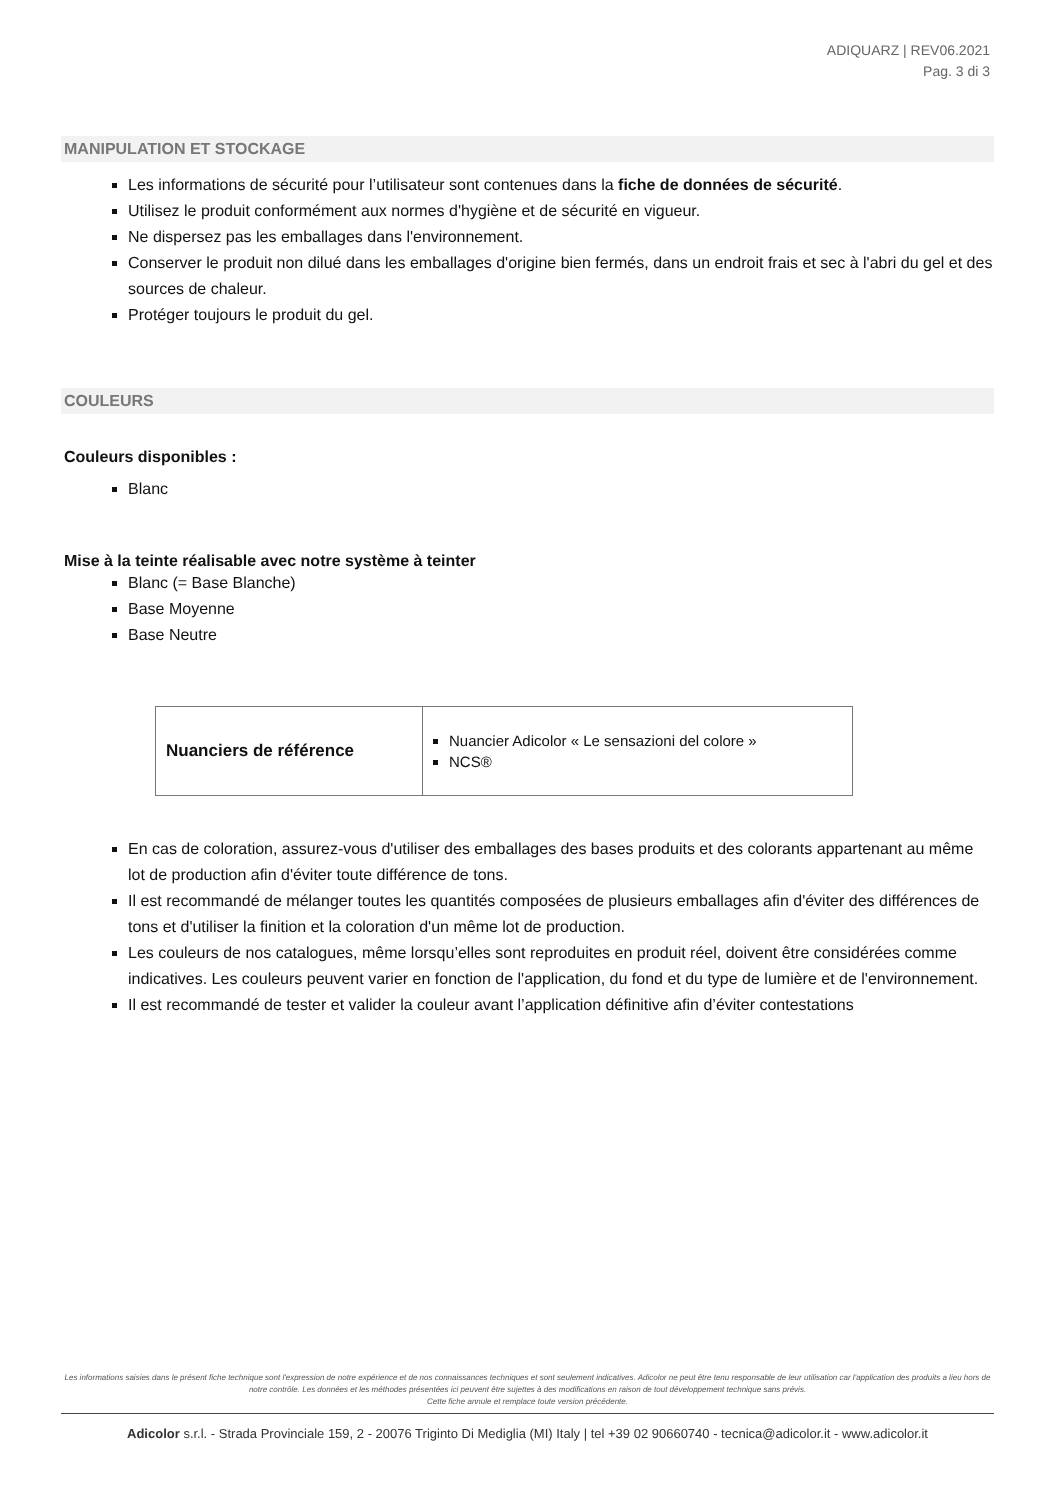ADIQUARZ | REV06.2021
Pag. 3 di 3
MANIPULATION ET STOCKAGE
Les informations de sécurité pour l’utilisateur sont contenues dans la fiche de données de sécurité.
Utilisez le produit conformément aux normes d'hygiène et de sécurité en vigueur.
Ne dispersez pas les emballages dans l'environnement.
Conserver le produit non dilué dans les emballages d'origine bien fermés, dans un endroit frais et sec à l'abri du gel et des sources de chaleur.
Protéger toujours le produit du gel.
COULEURS
Couleurs disponibles :
Blanc
Mise à la teinte réalisable avec notre système à teinter
Blanc (= Base Blanche)
Base Moyenne
Base Neutre
| Nuanciers de référence | Nuancier Adicolor « Le sensazioni del colore » NCS® |
En cas de coloration, assurez-vous d'utiliser des emballages des bases produits et des colorants appartenant au même lot de production afin d'éviter toute différence de tons.
Il est recommandé de mélanger toutes les quantités composées de plusieurs emballages afin d'éviter des différences de tons et d'utiliser la finition et la coloration d'un même lot de production.
Les couleurs de nos catalogues, même lorsqu’elles sont reproduites en produit réel, doivent être considérées comme indicatives. Les couleurs peuvent varier en fonction de l'application, du fond et du type de lumière et de l'environnement.
Il est recommandé de tester et valider la couleur avant l’application définitive afin d’éviter contestations
Les informations saisies dans le présent fiche technique sont l'expression de notre expérience et de nos connaissances techniques et sont seulement indicatives. Adicolor ne peut être tenu responsable de leur utilisation car l'application des produits a lieu hors de notre contrôle. Les données et les méthodes présentées ici peuvent être sujettes à des modifications en raison de tout développement technique sans prévis.
Cette fiche annule et remplace toute version précédente.
Adicolor s.r.l. - Strada Provinciale 159, 2 - 20076 Triginto Di Mediglia (MI) Italy | tel +39 02 90660740 - tecnica@adicolor.it - www.adicolor.it